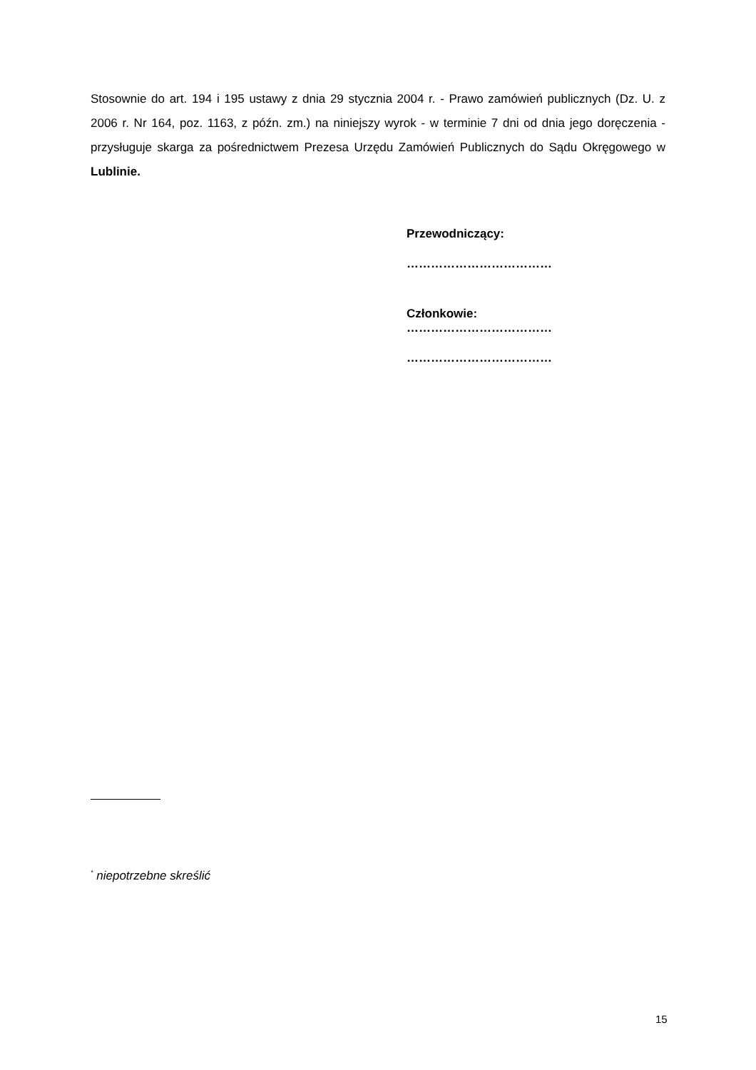Stosownie do art. 194 i 195 ustawy z dnia 29 stycznia 2004 r. - Prawo zamówień publicznych (Dz. U. z 2006 r. Nr 164, poz. 1163, z późn. zm.) na niniejszy wyrok - w terminie 7 dni od dnia jego doręczenia - przysługuje skarga za pośrednictwem Prezesa Urzędu Zamówień Publicznych do Sądu Okręgowego w Lublinie.
Przewodniczący:
………………………………
Członkowie:
………………………………
………………………………
<sup>*</sup> niepotrzebne skreślić
15